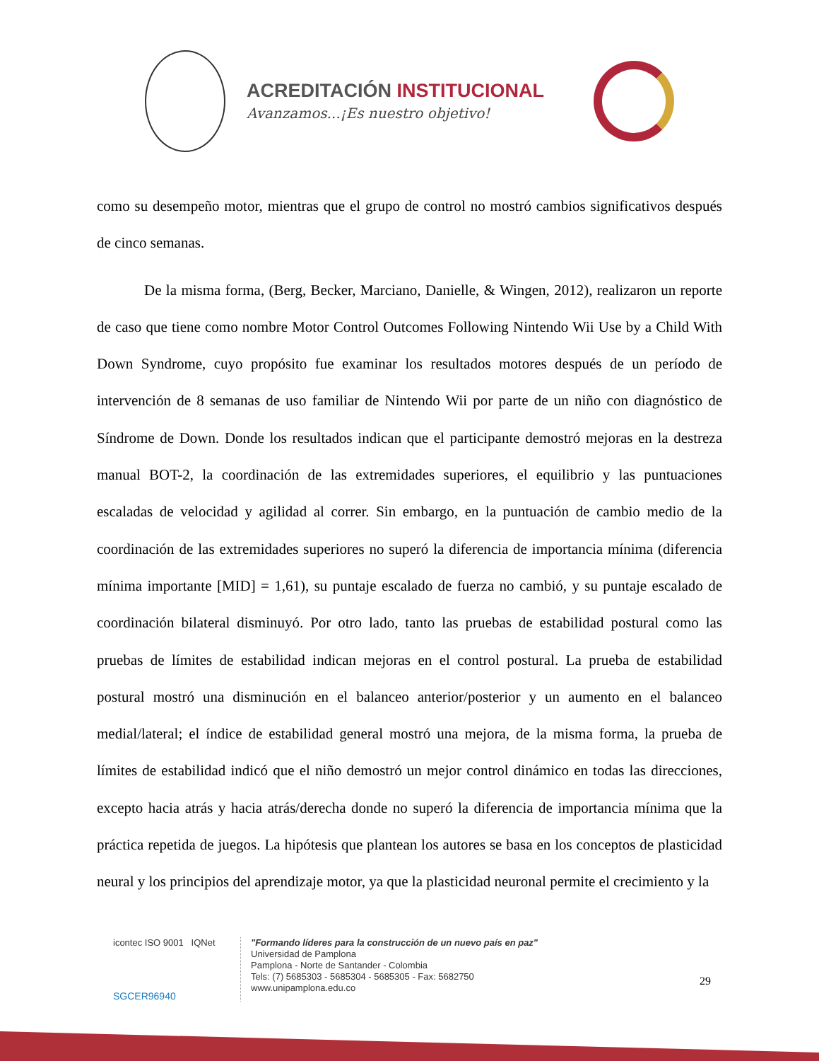ACREDITACIÓN INSTITUCIONAL
Avanzamos...¡Es nuestro objetivo!
como su desempeño motor, mientras que el grupo de control no mostró cambios significativos después de cinco semanas.
De la misma forma, (Berg, Becker, Marciano, Danielle, & Wingen, 2012), realizaron un reporte de caso que tiene como nombre Motor Control Outcomes Following Nintendo Wii Use by a Child With Down Syndrome, cuyo propósito fue examinar los resultados motores después de un período de intervención de 8 semanas de uso familiar de Nintendo Wii por parte de un niño con diagnóstico de Síndrome de Down. Donde los resultados indican que el participante demostró mejoras en la destreza manual BOT-2, la coordinación de las extremidades superiores, el equilibrio y las puntuaciones escaladas de velocidad y agilidad al correr. Sin embargo, en la puntuación de cambio medio de la coordinación de las extremidades superiores no superó la diferencia de importancia mínima (diferencia mínima importante [MID] = 1,61), su puntaje escalado de fuerza no cambió, y su puntaje escalado de coordinación bilateral disminuyó. Por otro lado, tanto las pruebas de estabilidad postural como las pruebas de límites de estabilidad indican mejoras en el control postural. La prueba de estabilidad postural mostró una disminución en el balanceo anterior/posterior y un aumento en el balanceo medial/lateral; el índice de estabilidad general mostró una mejora, de la misma forma, la prueba de límites de estabilidad indicó que el niño demostró un mejor control dinámico en todas las direcciones, excepto hacia atrás y hacia atrás/derecha donde no superó la diferencia de importancia mínima que la práctica repetida de juegos. La hipótesis que plantean los autores se basa en los conceptos de plasticidad neural y los principios del aprendizaje motor, ya que la plasticidad neuronal permite el crecimiento y la
icontec ISO 9001 IQNet
SGCER96940
"Formando líderes para la construcción de un nuevo país en paz"
Universidad de Pamplona
Pamplona - Norte de Santander - Colombia
Tels: (7) 5685303 - 5685304 - 5685305 - Fax: 5682750
www.unipamplona.edu.co
29